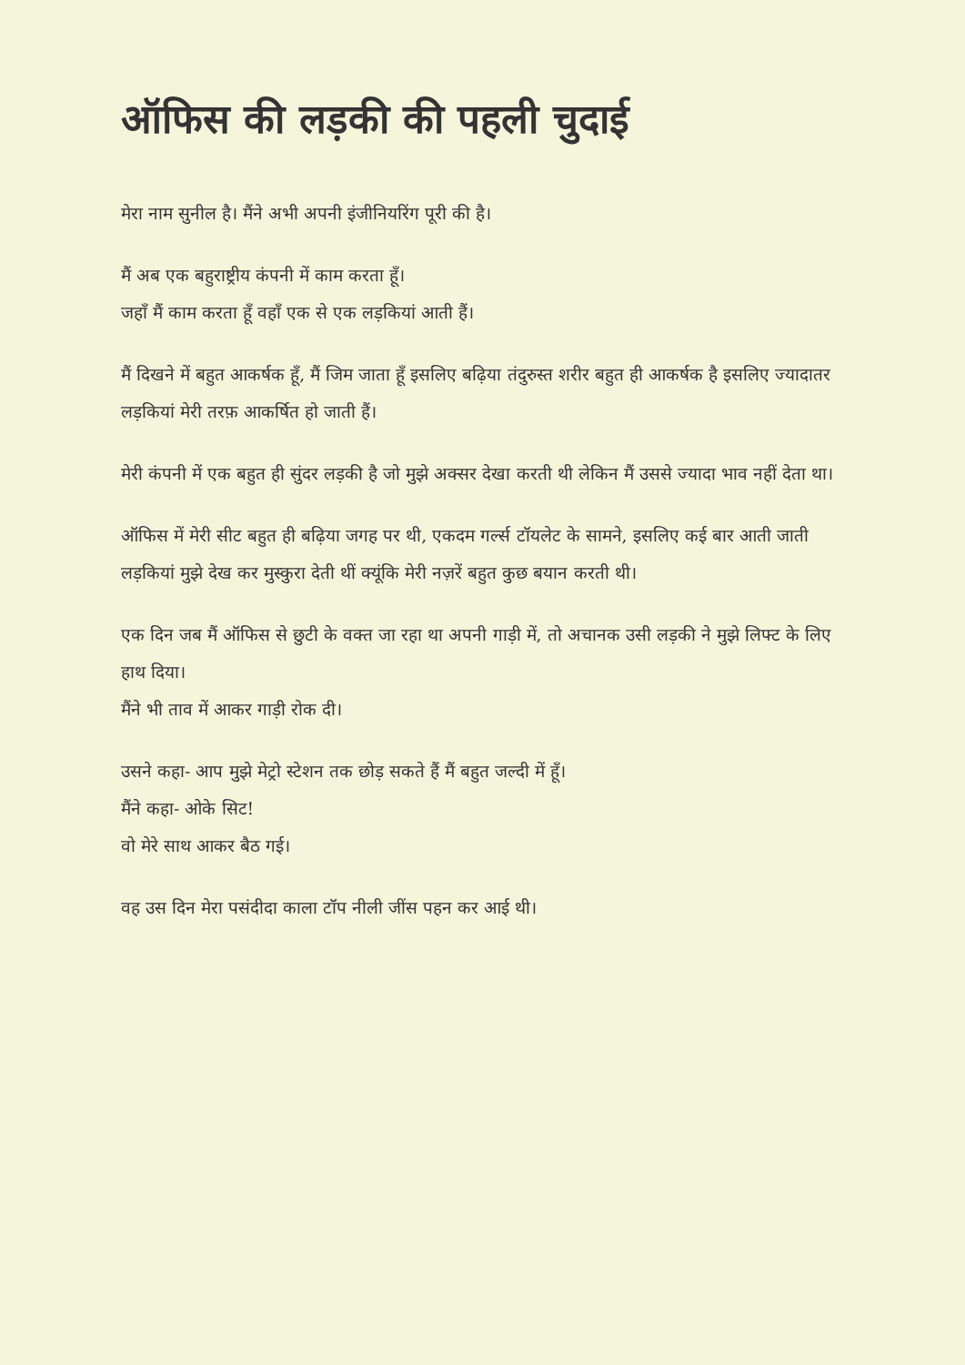ऑफिस की लड़की की पहली चुदाई
मेरा नाम सुनील है। मैंने अभी अपनी इंजीनियरिंग पूरी की है।
मैं अब एक बहुराष्ट्रीय कंपनी में काम करता हूँ।
जहाँ मैं काम करता हूँ वहाँ एक से एक लड़कियां आती हैं।
मैं दिखने में बहुत आकर्षक हूँ, मैं जिम जाता हूँ इसलिए बढ़िया तंदुरुस्त शरीर बहुत ही आकर्षक है इसलिए ज्यादातर लड़कियां मेरी तरफ़ आकर्षित हो जाती हैं।
मेरी कंपनी में एक बहुत ही सुंदर लड़की है जो मुझे अक्सर देखा करती थी लेकिन मैं उससे ज्यादा भाव नहीं देता था।
ऑफिस में मेरी सीट बहुत ही बढ़िया जगह पर थी, एकदम गर्ल्स टॉयलेट के सामने, इसलिए कई बार आती जाती लड़कियां मुझे देख कर मुस्कुरा देती थीं क्यूंकि मेरी नज़रें बहुत कुछ बयान करती थी।
एक दिन जब मैं ऑफिस से छुटी के वक्त जा रहा था अपनी गाड़ी में, तो अचानक उसी लड़की ने मुझे लिफ्ट के लिए हाथ दिया।
मैंने भी ताव में आकर गाड़ी रोक दी।
उसने कहा- आप मुझे मेट्रो स्टेशन तक छोड़ सकते हैं मैं बहुत जल्दी में हूँ।
मैंने कहा- ओके सिट!
वो मेरे साथ आकर बैठ गई।
वह उस दिन मेरा पसंदीदा काला टॉप नीली जींस पहन कर आई थी।